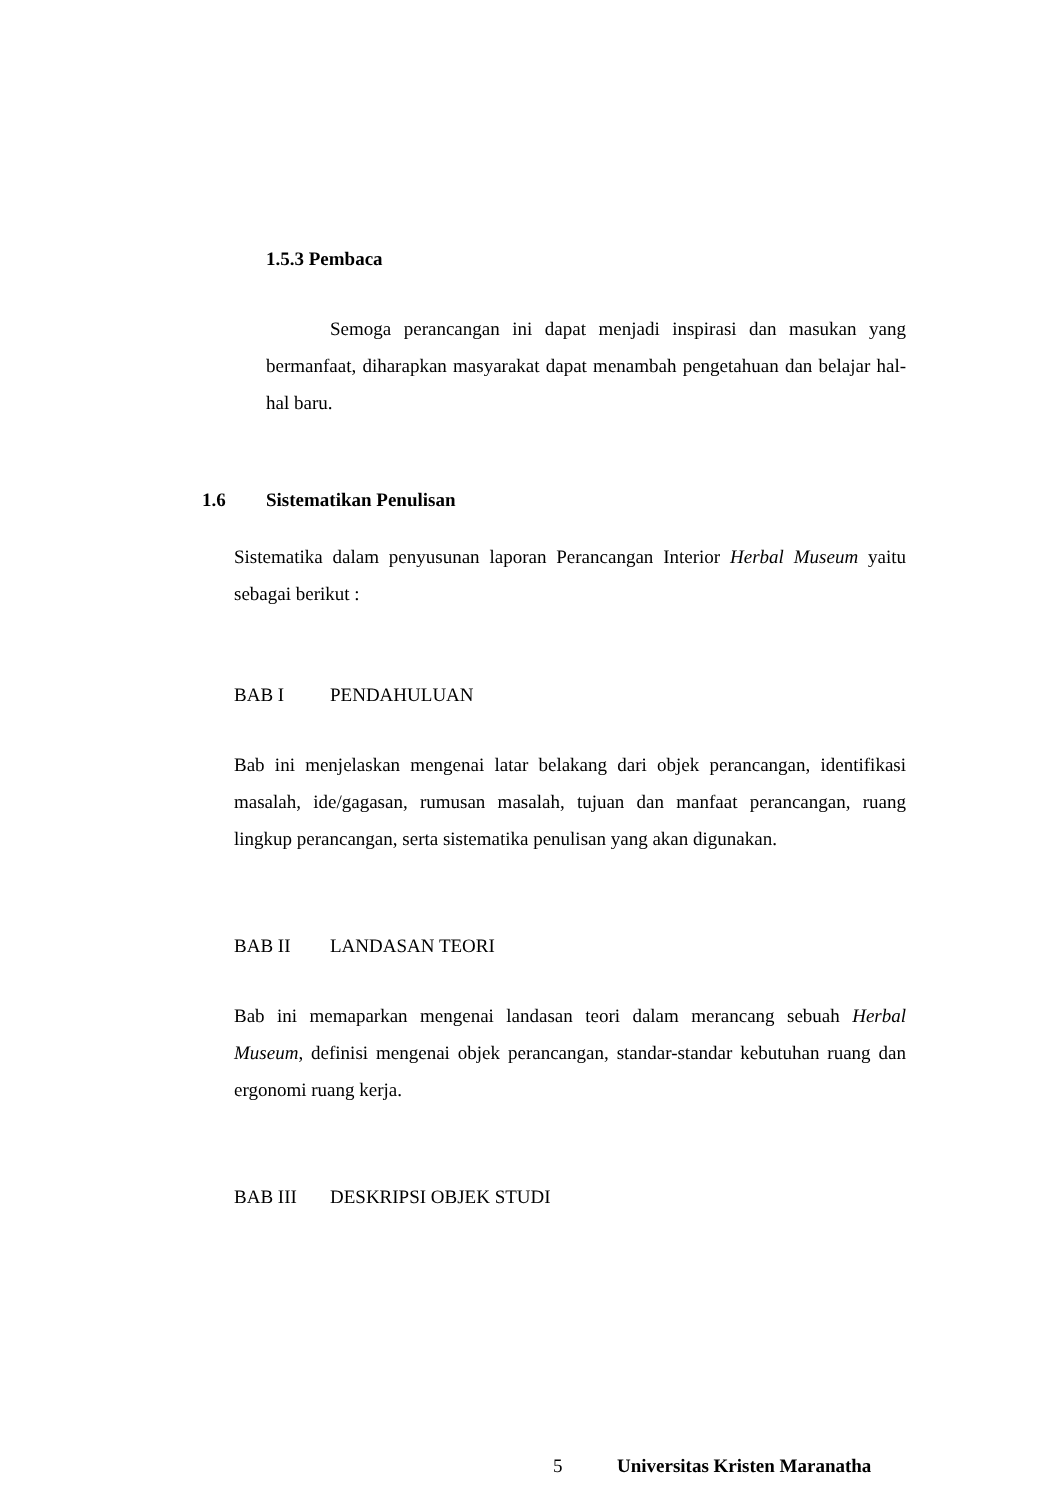1.5.3 Pembaca
Semoga perancangan ini dapat menjadi inspirasi dan masukan yang bermanfaat, diharapkan masyarakat dapat menambah pengetahuan dan belajar hal-hal baru.
1.6 Sistematikan Penulisan
Sistematika dalam penyusunan laporan Perancangan Interior Herbal Museum yaitu sebagai berikut :
BAB I PENDAHULUAN
Bab ini menjelaskan mengenai latar belakang dari objek perancangan, identifikasi masalah, ide/gagasan, rumusan masalah, tujuan dan manfaat perancangan, ruang lingkup perancangan, serta sistematika penulisan yang akan digunakan.
BAB II LANDASAN TEORI
Bab ini memaparkan mengenai landasan teori dalam merancang sebuah Herbal Museum, definisi mengenai objek perancangan, standar-standar kebutuhan ruang dan ergonomi ruang kerja.
BAB III DESKRIPSI OBJEK STUDI
5 Universitas Kristen Maranatha